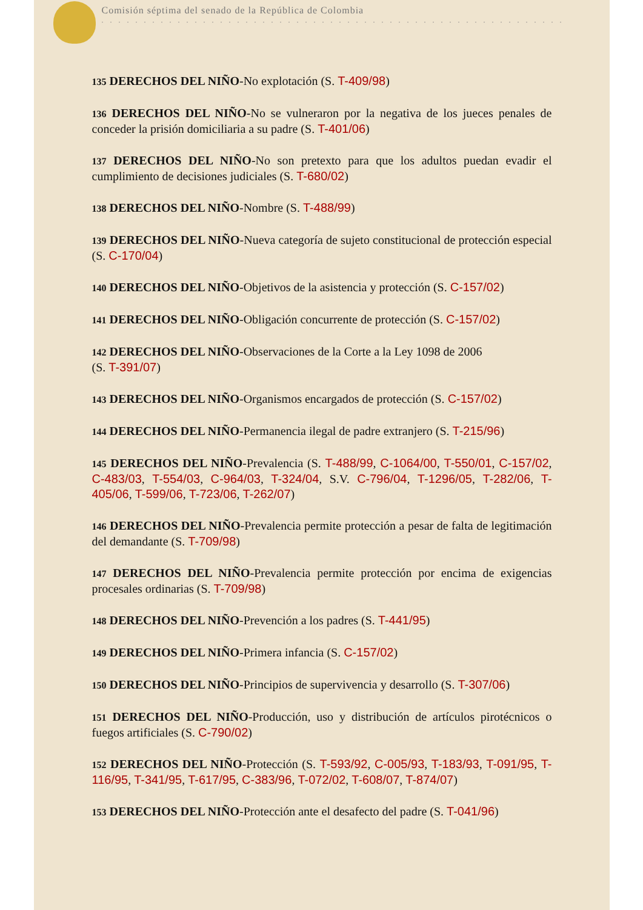Comisión séptima del senado de la República de Colombia
. . . . . . . . . . . . . . . . . . . . . . . . . . . . . . . . . . . . . . . . . . . . . . . . . . . . . . .
135 DERECHOS DEL NIÑO-No explotación (S. T-409/98)
136 DERECHOS DEL NIÑO-No se vulneraron por la negativa de los jueces penales de conceder la prisión domiciliaria a su padre (S. T-401/06)
137 DERECHOS DEL NIÑO-No son pretexto para que los adultos puedan evadir el cumplimiento de decisiones judiciales (S. T-680/02)
138 DERECHOS DEL NIÑO-Nombre (S. T-488/99)
139 DERECHOS DEL NIÑO-Nueva categoría de sujeto constitucional de protección especial (S. C-170/04)
140 DERECHOS DEL NIÑO-Objetivos de la asistencia y protección (S. C-157/02)
141 DERECHOS DEL NIÑO-Obligación concurrente de protección (S. C-157/02)
142 DERECHOS DEL NIÑO-Observaciones de la Corte a la Ley 1098 de 2006
(S. T-391/07)
143 DERECHOS DEL NIÑO-Organismos encargados de protección (S. C-157/02)
144 DERECHOS DEL NIÑO-Permanencia ilegal de padre extranjero (S. T-215/96)
145 DERECHOS DEL NIÑO-Prevalencia (S. T-488/99, C-1064/00, T-550/01, C-157/02, C-483/03, T-554/03, C-964/03, T-324/04, S.V. C-796/04, T-1296/05, T-282/06, T-405/06, T-599/06, T-723/06, T-262/07)
146 DERECHOS DEL NIÑO-Prevalencia permite protección a pesar de falta de legitimación del demandante (S. T-709/98)
147 DERECHOS DEL NIÑO-Prevalencia permite protección por encima de exigencias procesales ordinarias (S. T-709/98)
148 DERECHOS DEL NIÑO-Prevención a los padres (S. T-441/95)
149 DERECHOS DEL NIÑO-Primera infancia (S. C-157/02)
150 DERECHOS DEL NIÑO-Principios de supervivencia y desarrollo (S. T-307/06)
151 DERECHOS DEL NIÑO-Producción, uso y distribución de artículos pirotécnicos o fuegos artificiales (S. C-790/02)
152 DERECHOS DEL NIÑO-Protección (S. T-593/92, C-005/93, T-183/93, T-091/95, T-116/95, T-341/95, T-617/95, C-383/96, T-072/02, T-608/07, T-874/07)
153 DERECHOS DEL NIÑO-Protección ante el desafecto del padre (S. T-041/96)